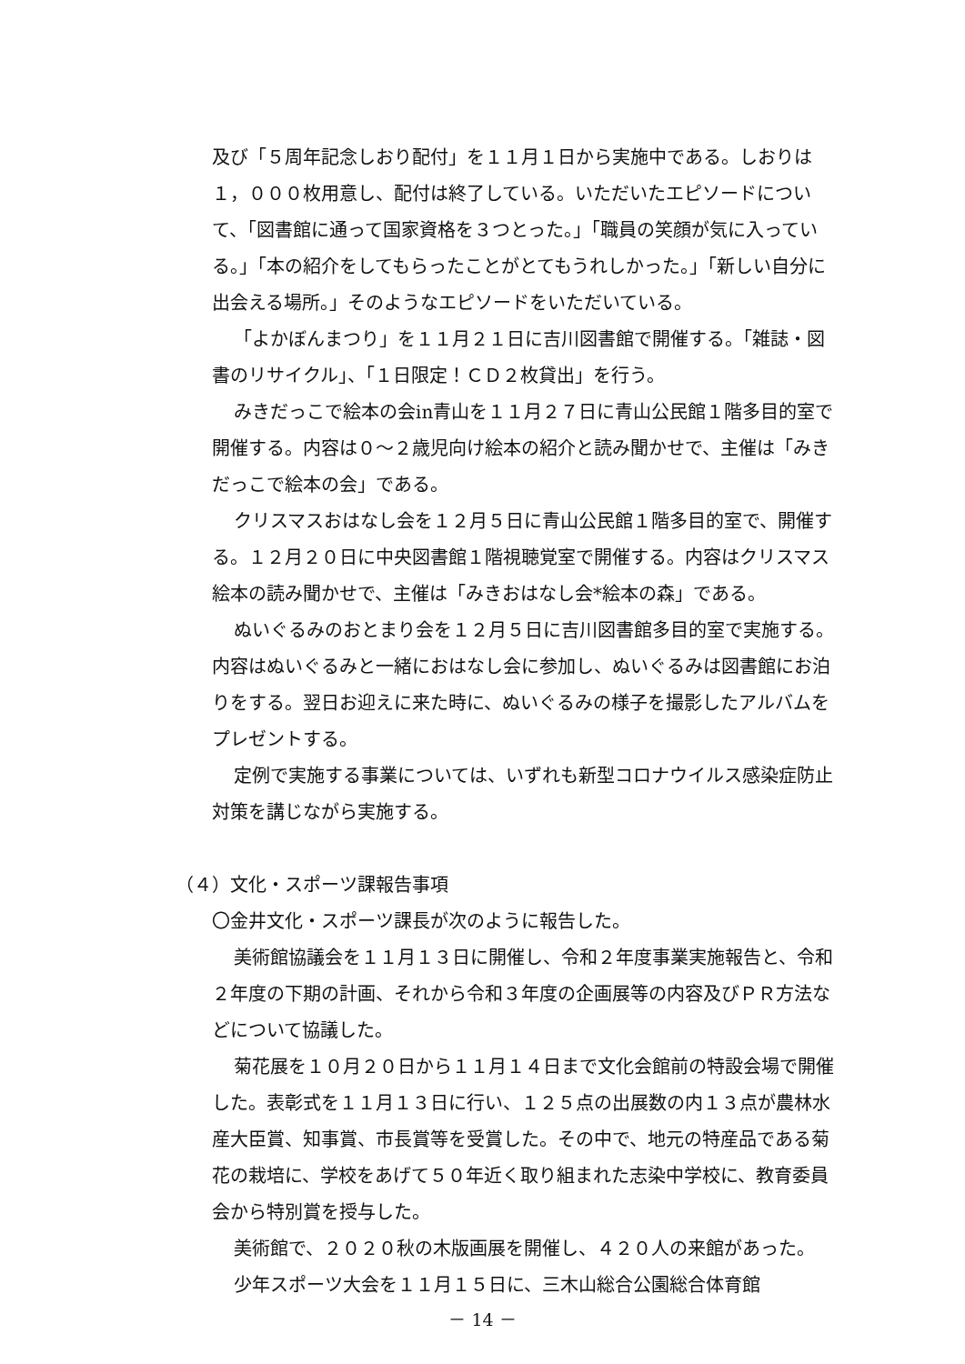及び「５周年記念しおり配付」を１１月１日から実施中である。しおりは１，０００枚用意し、配付は終了している。いただいたエピソードについて、「図書館に通って国家資格を３つとった。」「職員の笑顔が気に入っている。」「本の紹介をしてもらったことがとてもうれしかった。」「新しい自分に出会える場所。」そのようなエピソードをいただいている。
「よかぼんまつり」を１１月２１日に吉川図書館で開催する。「雑誌・図書のリサイクル」、「１日限定！ＣＤ２枚貸出」を行う。
みきだっこで絵本の会in青山を１１月２７日に青山公民館１階多目的室で開催する。内容は０～２歳児向け絵本の紹介と読み聞かせで、主催は「みきだっこで絵本の会」である。
クリスマスおはなし会を１２月５日に青山公民館１階多目的室で、開催する。１２月２０日に中央図書館１階視聴覚室で開催する。内容はクリスマス絵本の読み聞かせで、主催は「みきおはなし会*絵本の森」である。
ぬいぐるみのおとまり会を１２月５日に吉川図書館多目的室で実施する。内容はぬいぐるみと一緒におはなし会に参加し、ぬいぐるみは図書館にお泊りをする。翌日お迎えに来た時に、ぬいぐるみの様子を撮影したアルバムをプレゼントする。
定例で実施する事業については、いずれも新型コロナウイルス感染症防止対策を講じながら実施する。
（４）文化・スポーツ課報告事項
〇金井文化・スポーツ課長が次のように報告した。
美術館協議会を１１月１３日に開催し、令和２年度事業実施報告と、令和２年度の下期の計画、それから令和３年度の企画展等の内容及びＰＲ方法などについて協議した。
菊花展を１０月２０日から１１月１４日まで文化会館前の特設会場で開催した。表彰式を１１月１３日に行い、１２５点の出展数の内１３点が農林水産大臣賞、知事賞、市長賞等を受賞した。その中で、地元の特産品である菊花の栽培に、学校をあげて５０年近く取り組まれた志染中学校に、教育委員会から特別賞を授与した。
美術館で、２０２０秋の木版画展を開催し、４２０人の来館があった。
少年スポーツ大会を１１月１５日に、三木山総合公園総合体育館
－ 14 －